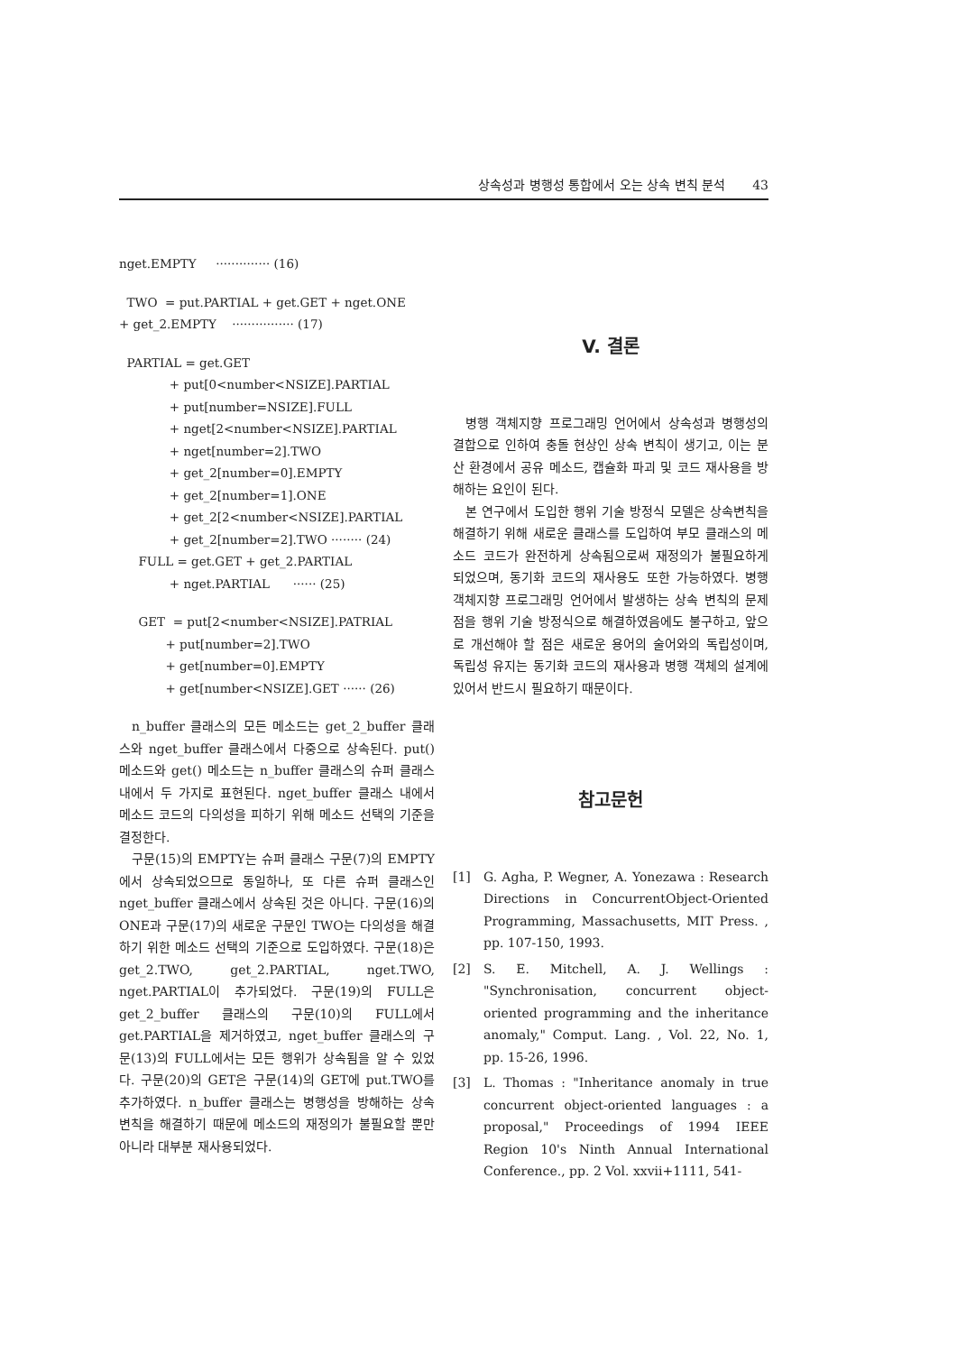상속성과 병행성 통합에서 오는 상속 변칙 분석 43
nget.EMPTY ·············· (16)
TWO = put.PARTIAL + get.GET + nget.ONE + get_2.EMPTY ················ (17)
PARTIAL = get.GET + put[0<number<NSIZE].PARTIAL + put[number=NSIZE].FULL + nget[2<number<NSIZE].PARTIAL + nget[number=2].TWO + get_2[number=0].EMPTY + get_2[number=1].ONE + get_2[2<number<NSIZE].PARTIAL + get_2[number=2].TWO ········ (24) FULL = get.GET + get_2.PARTIAL + nget.PARTIAL ······ (25)
GET = put[2<number<NSIZE].PATRIAL + put[number=2].TWO + get[number=0].EMPTY + get[number<NSIZE].GET ······ (26)
n_buffer 클래스의 모든 메소드는 get_2_buffer 클래스와 nget_buffer 클래스에서 다중으로 상속된다. put() 메소드와 get() 메소드는 n_buffer 클래스의 슈퍼 클래스 내에서 두 가지로 표현된다. nget_buffer 클래스 내에서 메소드 코드의 다의성을 피하기 위해 메소드 선택의 기준을 결정한다.
구문(15)의 EMPTY는 슈퍼 클래스 구문(7)의 EMPTY에서 상속되었으므로 동일하나, 또 다른 슈퍼 클래스인 nget_buffer 클래스에서 상속된 것은 아니다. 구문(16)의 ONE과 구문(17)의 새로운 구문인 TWO는 다의성을 해결하기 위한 메소드 선택의 기준으로 도입하였다. 구문(18)은 get_2.TWO, get_2.PARTIAL, nget.TWO, nget.PARTIAL이 추가되었다. 구문(19)의 FULL은 get_2_buffer 클래스의 구문(10)의 FULL에서 get.PARTIAL을 제거하였고, nget_buffer 클래스의 구문(13)의 FULL에서는 모든 행위가 상속됨을 알 수 있었다. 구문(20)의 GET은 구문(14)의 GET에 put.TWO를 추가하였다. n_buffer 클래스는 병행성을 방해하는 상속 변칙을 해결하기 때문에 메소드의 재정의가 불필요할 뿐만 아니라 대부분 재사용되었다.
V. 결론
병행 객체지향 프로그래밍 언어에서 상속성과 병행성의 결합으로 인하여 충돌 현상인 상속 변칙이 생기고, 이는 분산 환경에서 공유 메소드, 캡슐화 파괴 및 코드 재사용을 방해하는 요인이 된다.
본 연구에서 도입한 행위 기술 방정식 모델은 상속변칙을 해결하기 위해 새로운 클래스를 도입하여 부모 클래스의 메소드 코드가 완전하게 상속됨으로써 재정의가 불필요하게 되었으며, 동기화 코드의 재사용도 또한 가능하였다. 병행 객체지향 프로그래밍 언어에서 발생하는 상속 변칙의 문제점을 행위 기술 방정식으로 해결하였음에도 불구하고, 앞으로 개선해야 할 점은 새로운 용어의 술어와의 독립성이며, 독립성 유지는 동기화 코드의 재사용과 병행 객체의 설계에 있어서 반드시 필요하기 때문이다.
참고문헌
[1] G. Agha, P. Wegner, A. Yonezawa : Research Directions in ConcurrentObject-Oriented Programming, Massachusetts, MIT Press. , pp. 107-150, 1993.
[2] S. E. Mitchell, A. J. Wellings : "Synchronisation, concurrent object-oriented programming and the inheritance anomaly," Comput. Lang. , Vol. 22, No. 1, pp. 15-26, 1996.
[3] L. Thomas : "Inheritance anomaly in true concurrent object-oriented languages : a proposal," Proceedings of 1994 IEEE Region 10's Ninth Annual International Conference., pp. 2 Vol. xxvii+1111, 541-